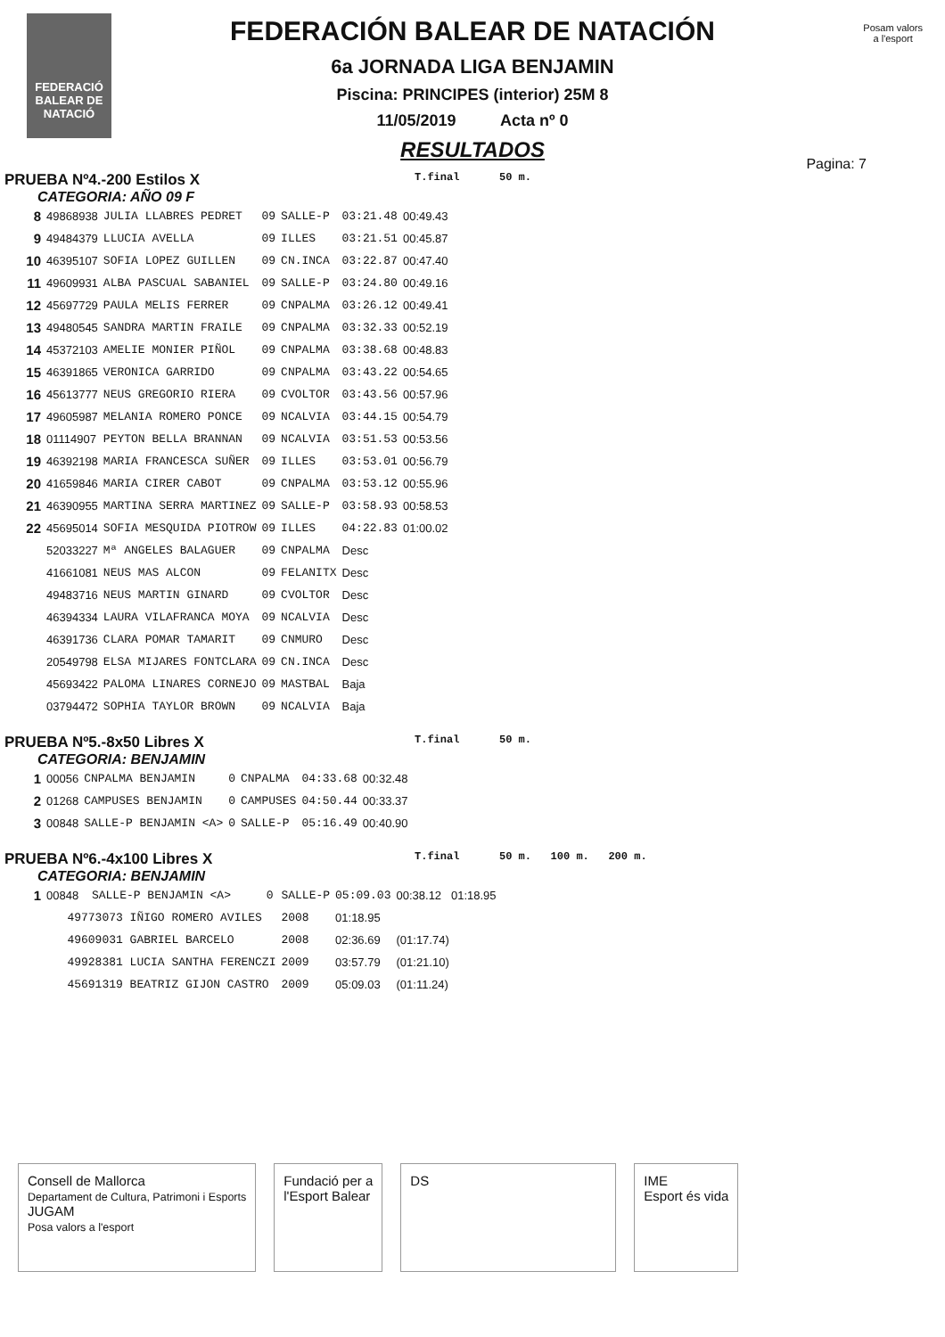FEDERACIÓ BALEAR DE NATACIÓ
Posam valors
a l'esport
FEDERACIÓN BALEAR DE NATACIÓN
6a JORNADA LIGA BENJAMIN
Piscina: PRINCIPES (interior) 25M 8
11/05/2019 Acta nº 0
RESULTADOS
Pagina: 7
PRUEBA Nº4.-200 Estilos X T.final 50 m.
CATEGORIA: AÑO 09 F
| 8 | 49868938 | JULIA LLABRES PEDRET | 09 | SALLE-P | 03:21.48 | 00:49.43 |
| 9 | 49484379 | LLUCIA AVELLA | 09 | ILLES | 03:21.51 | 00:45.87 |
| 10 | 46395107 | SOFIA LOPEZ GUILLEN | 09 | CN.INCA | 03:22.87 | 00:47.40 |
| 11 | 49609931 | ALBA PASCUAL SABANIEL | 09 | SALLE-P | 03:24.80 | 00:49.16 |
| 12 | 45697729 | PAULA MELIS FERRER | 09 | CNPALMA | 03:26.12 | 00:49.41 |
| 13 | 49480545 | SANDRA MARTIN FRAILE | 09 | CNPALMA | 03:32.33 | 00:52.19 |
| 14 | 45372103 | AMELIE MONIER PIÑOL | 09 | CNPALMA | 03:38.68 | 00:48.83 |
| 15 | 46391865 | VERONICA GARRIDO | 09 | CNPALMA | 03:43.22 | 00:54.65 |
| 16 | 45613777 | NEUS GREGORIO RIERA | 09 | CVOLTOR | 03:43.56 | 00:57.96 |
| 17 | 49605987 | MELANIA ROMERO PONCE | 09 | NCALVIA | 03:44.15 | 00:54.79 |
| 18 | 01114907 | PEYTON BELLA BRANNAN | 09 | NCALVIA | 03:51.53 | 00:53.56 |
| 19 | 46392198 | MARIA FRANCESCA SUÑER | 09 | ILLES | 03:53.01 | 00:56.79 |
| 20 | 41659846 | MARIA CIRER CABOT | 09 | CNPALMA | 03:53.12 | 00:55.96 |
| 21 | 46390955 | MARTINA SERRA MARTINEZ | 09 | SALLE-P | 03:58.93 | 00:58.53 |
| 22 | 45695014 | SOFIA MESQUIDA PIOTROW | 09 | ILLES | 04:22.83 | 01:00.02 |
| | 52033227 | Mª ANGELES BALAGUER | 09 | CNPALMA | Desc | |
| | 41661081 | NEUS MAS ALCON | 09 | FELANITX | Desc | |
| | 49483716 | NEUS MARTIN GINARD | 09 | CVOLTOR | Desc | |
| | 46394334 | LAURA VILAFRANCA MOYA | 09 | NCALVIA | Desc | |
| | 46391736 | CLARA POMAR TAMARIT | 09 | CNMURO | Desc | |
| | 20549798 | ELSA MIJARES FONTCLARA | 09 | CN.INCA | Desc | |
| | 45693422 | PALOMA LINARES CORNEJO | 09 | MASTBAL | Baja | |
| | 03794472 | SOPHIA TAYLOR BROWN | 09 | NCALVIA | Baja | |
PRUEBA Nº5.-8x50 Libres X T.final 50 m.
CATEGORIA: BENJAMIN
| 1 | 00056 | CNPALMA BENJAMIN | 0 | CNPALMA | 04:33.68 | 00:32.48 |
| 2 | 01268 | CAMPUSES BENJAMIN | 0 | CAMPUSES | 04:50.44 | 00:33.37 |
| 3 | 00848 | SALLE-P BENJAMIN <A> | 0 | SALLE-P | 05:16.49 | 00:40.90 |
PRUEBA Nº6.-4x100 Libres X T.final 50 m. 100 m. 200 m.
CATEGORIA: BENJAMIN
| 1 | 00848 | SALLE-P BENJAMIN <A> | 0 | SALLE-P | 05:09.03 | 00:38.12 01:18.95 |
| | 49773073 IÑIGO ROMERO AVILES | | | 2008 | 01:18.95 | |
| | 49609031 GABRIEL BARCELO | | | 2008 | 02:36.69 | (01:17.74) |
| | 49928381 LUCIA SANTHA FERENCZI | | | 2009 | 03:57.79 | (01:21.10) |
| | 45691319 BEATRIZ GIJON CASTRO | | | 2009 | 05:09.03 | (01:11.24) |
Consell de Mallorca
Departament de Cultura, Patrimoni i Esports
JUGAM
Posa valors a l'esport
Fundació per a
l'Esport Balear
DS IME
Esport és vida